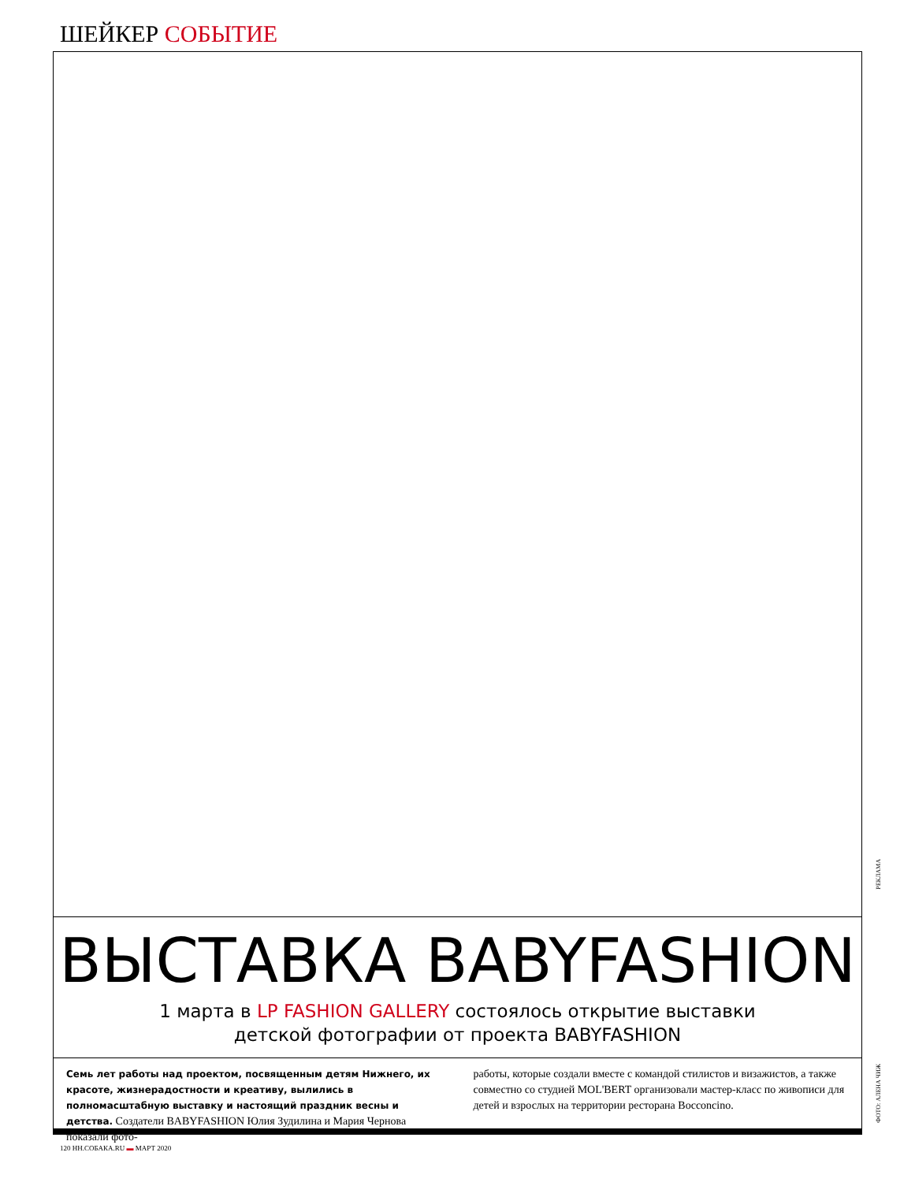ШЕЙКЕР СОБЫТИЕ
ВЫСТАВКА BABYFASHION
1 марта в LP FASHION GALLERY состоялось открытие выставки детской фотографии от проекта BABYFASHION
Семь лет работы над проектом, посвященным детям Нижнего, их красоте, жизнерадостности и креативу, вылились в полномасштабную выставку и настоящий праздник весны и детства. Создатели BABYFASHION Юлия Зудилина и Мария Чернова показали фото-
работы, которые создали вместе с командой стилистов и визажистов, а также совместно со студией MOL'BERT организовали мастер-класс по живописи для детей и взрослых на территории ресторана Bocconcino.
РЕКЛАМА
ФОТО: АЛЕНА ЧИЖ
120 НН.СОБАКА.RU ▬ МАРТ 2020